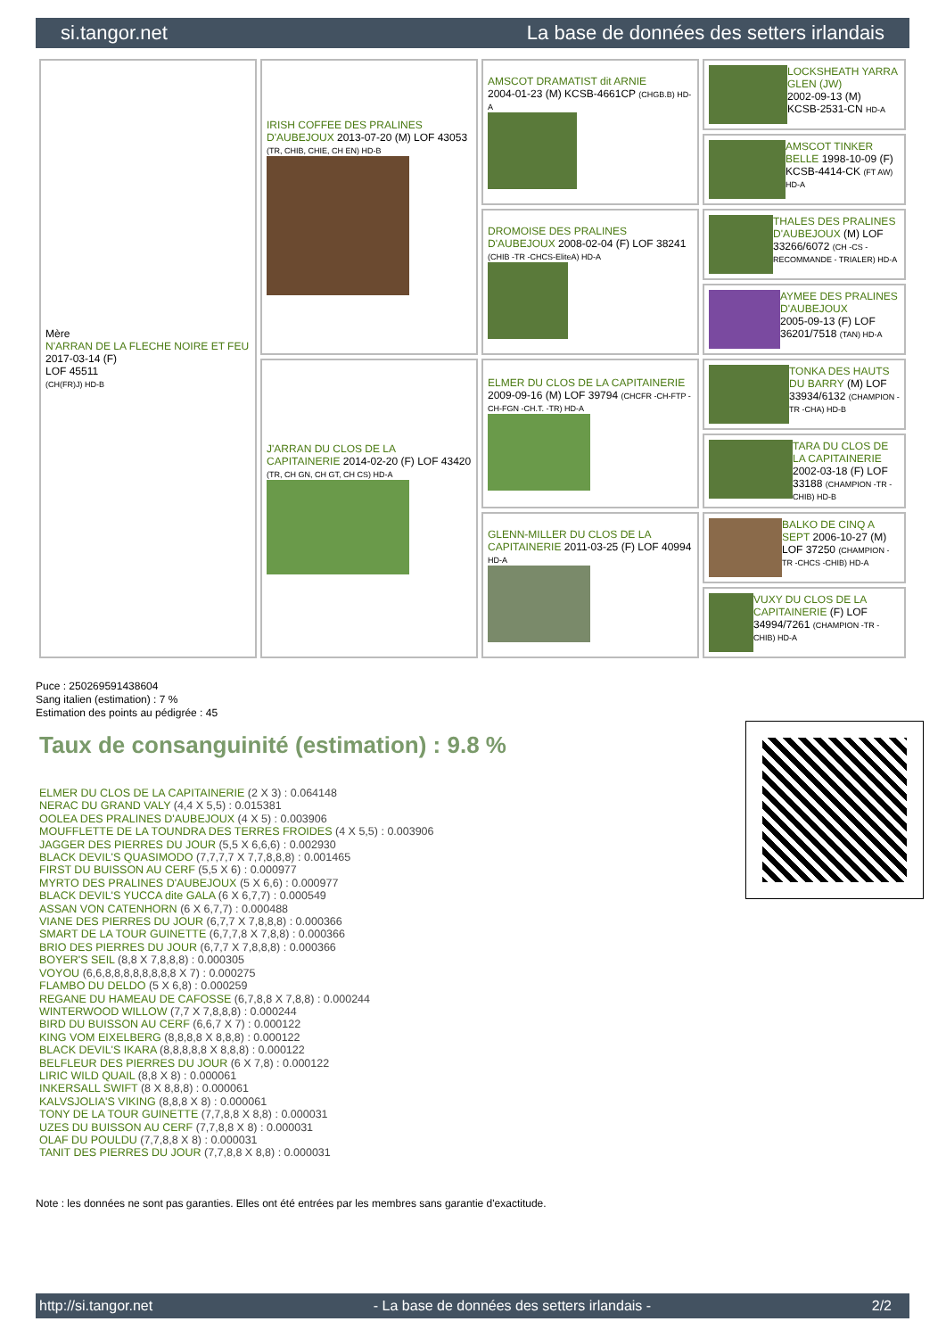si.tangor.net La base de données des setters irlandais
| Mère N'ARRAN DE LA FLECHE NOIRE ET FEU 2017-03-14 (F) LOF 45511 (CH(FR)J) HD-B | IRISH COFFEE DES PRALINES D'AUBEJOUX 2013-07-20 (M) LOF 43053 (TR, CHIB, CHIE, CH EN) HD-B | AMSCOT DRAMATIST dit ARNIE 2004-01-23 (M) KCSB-4661CP (CHGB.B) HD-A | LOCKSHEATH YARRA GLEN (JW) 2002-09-13 (M) KCSB-2531-CN HD-A |
| | | | AMSCOT TINKER BELLE 1998-10-09 (F) KCSB-4414-CK (FT AW) HD-A |
| | | DROMOISE DES PRALINES D'AUBEJOUX 2008-02-04 (F) LOF 38241 (CHIB -TR -CHCS-EliteA) HD-A | THALES DES PRALINES D'AUBEJOUX (M) LOF 33266/6072 (CH -CS -RECOMMANDE - TRIALER) HD-A |
| | | | AYMEE DES PRALINES D'AUBEJOUX 2005-09-13 (F) LOF 36201/7518 (TAN) HD-A |
| | J'ARRAN DU CLOS DE LA CAPITAINERIE 2014-02-20 (F) LOF 43420 (TR, CH GN, CH GT, CH CS) HD-A | ELMER DU CLOS DE LA CAPITAINERIE 2009-09-16 (M) LOF 39794 (CHCFR -CH-FTP -CH-FGN -CH.T. -TR) HD-A | TONKA DES HAUTS DU BARRY (M) LOF 33934/6132 (CHAMPION -TR -CHA) HD-B |
| | | | TARA DU CLOS DE LA CAPITAINERIE 2002-03-18 (F) LOF 33188 (CHAMPION -TR -CHIB) HD-B |
| | | GLENN-MILLER DU CLOS DE LA CAPITAINERIE 2011-03-25 (F) LOF 40994 HD-A | BALKO DE CINQ A SEPT 2006-10-27 (M) LOF 37250 (CHAMPION -TR -CHCS -CHIB) HD-A |
| | | | VUXY DU CLOS DE LA CAPITAINERIE (F) LOF 34994/7261 (CHAMPION -TR -CHIB) HD-A |
Puce : 250269591438604
Sang italien (estimation) : 7 %
Estimation des points au pédigrée : 45
Taux de consanguinité (estimation) : 9.8 %
ELMER DU CLOS DE LA CAPITAINERIE (2 X 3) : 0.064148
NERAC DU GRAND VALY (4,4 X 5,5) : 0.015381
OOLEA DES PRALINES D'AUBEJOUX (4 X 5) : 0.003906
MOUFFLETTE DE LA TOUNDRA DES TERRES FROIDES (4 X 5,5) : 0.003906
JAGGER DES PIERRES DU JOUR (5,5 X 6,6,6) : 0.002930
BLACK DEVIL'S QUASIMODO (7,7,7,7 X 7,7,8,8,8) : 0.001465
FIRST DU BUISSON AU CERF (5,5 X 6) : 0.000977
MYRTO DES PRALINES D'AUBEJOUX (5 X 6,6) : 0.000977
BLACK DEVIL'S YUCCA dite GALA (6 X 6,7,7) : 0.000549
ASSAN VON CATENHORN (6 X 6,7,7) : 0.000488
VIANE DES PIERRES DU JOUR (6,7,7 X 7,8,8,8) : 0.000366
SMART DE LA TOUR GUINETTE (6,7,7,8 X 7,8,8) : 0.000366
BRIO DES PIERRES DU JOUR (6,7,7 X 7,8,8,8) : 0.000366
BOYER'S SEIL (8,8 X 7,8,8,8) : 0.000305
VOYOU (6,6,8,8,8,8,8,8,8,8 X 7) : 0.000275
FLAMBO DU DELDO (5 X 6,8) : 0.000259
REGANE DU HAMEAU DE CAFOSSE (6,7,8,8 X 7,8,8) : 0.000244
WINTERWOOD WILLOW (7,7 X 7,8,8,8) : 0.000244
BIRD DU BUISSON AU CERF (6,6,7 X 7) : 0.000122
KING VOM EIXELBERG (8,8,8,8 X 8,8,8) : 0.000122
BLACK DEVIL'S IKARA (8,8,8,8,8 X 8,8,8) : 0.000122
BELFLEUR DES PIERRES DU JOUR (6 X 7,8) : 0.000122
LIRIC WILD QUAIL (8,8 X 8) : 0.000061
INKERSALL SWIFT (8 X 8,8,8) : 0.000061
KALVSJOLIA'S VIKING (8,8,8 X 8) : 0.000061
TONY DE LA TOUR GUINETTE (7,7,8,8 X 8,8) : 0.000031
UZES DU BUISSON AU CERF (7,7,8,8 X 8) : 0.000031
OLAF DU POULDU (7,7,8,8 X 8) : 0.000031
TANIT DES PIERRES DU JOUR (7,7,8,8 X 8,8) : 0.000031
Note : les données ne sont pas garanties. Elles ont été entrées par les membres sans garantie d'exactitude.
http://si.tangor.net - La base de données des setters irlandais - 2/2